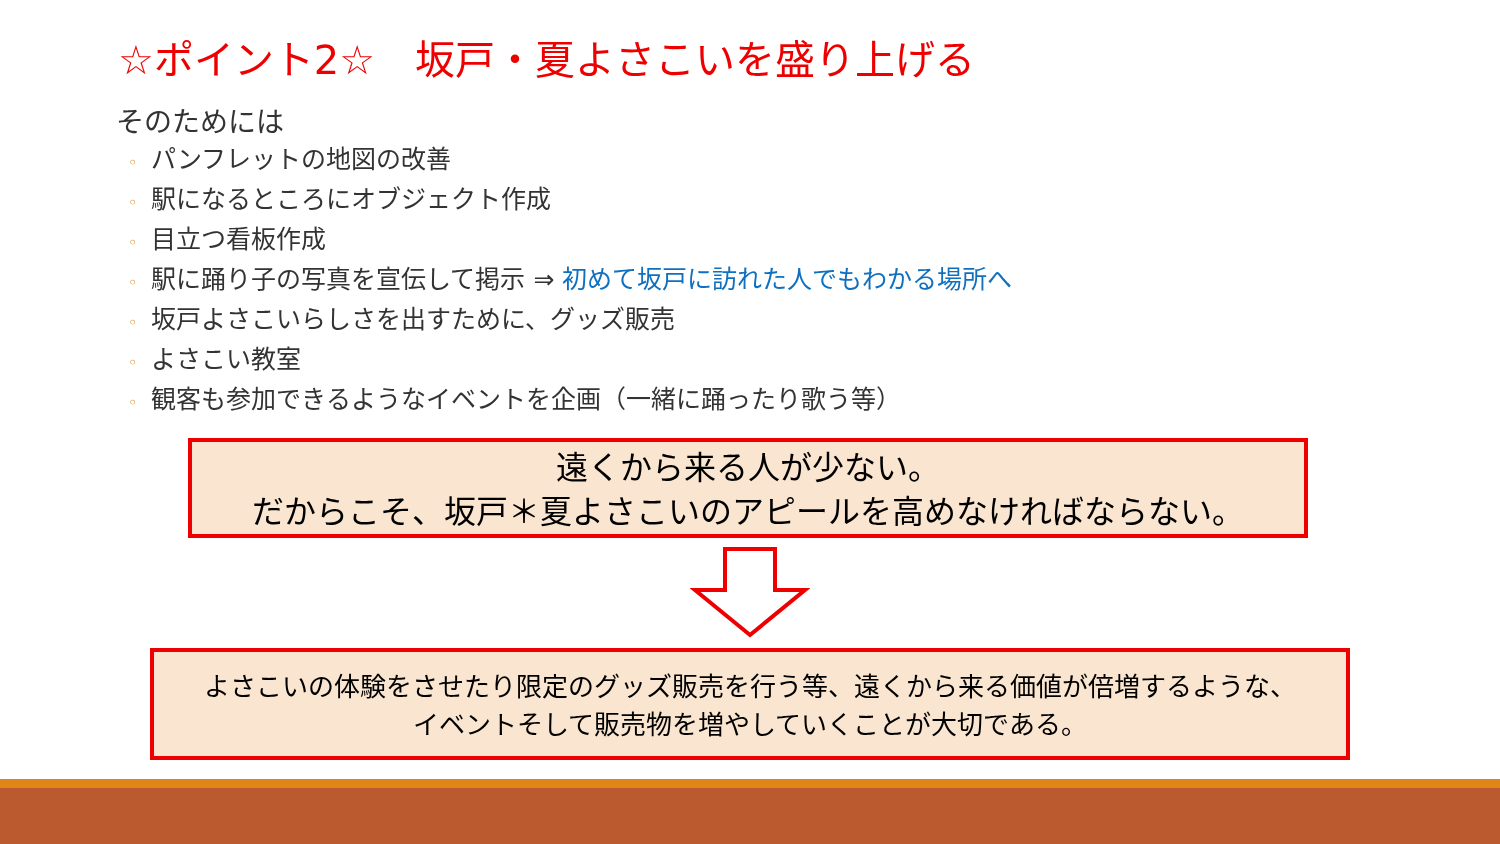☆ポイント2☆　坂戸・夏よさこいを盛り上げる
そのためには
◦ パンフレットの地図の改善
◦ 駅になるところにオブジェクト作成
◦ 目立つ看板作成
◦ 駅に踊り子の写真を宣伝して掲示 ⇒ 初めて坂戸に訪れた人でもわかる場所へ
◦ 坂戸よさこいらしさを出すために、グッズ販売
◦ よさこい教室
◦ 観客も参加できるようなイベントを企画（一緒に踊ったり歌う等）
遠くから来る人が少ない。
だからこそ、坂戸＊夏よさこいのアピールを高めなければならない。
よさこいの体験をさせたり限定のグッズ販売を行う等、遠くから来る価値が倍増するような、
イベントそして販売物を増やしていくことが大切である。